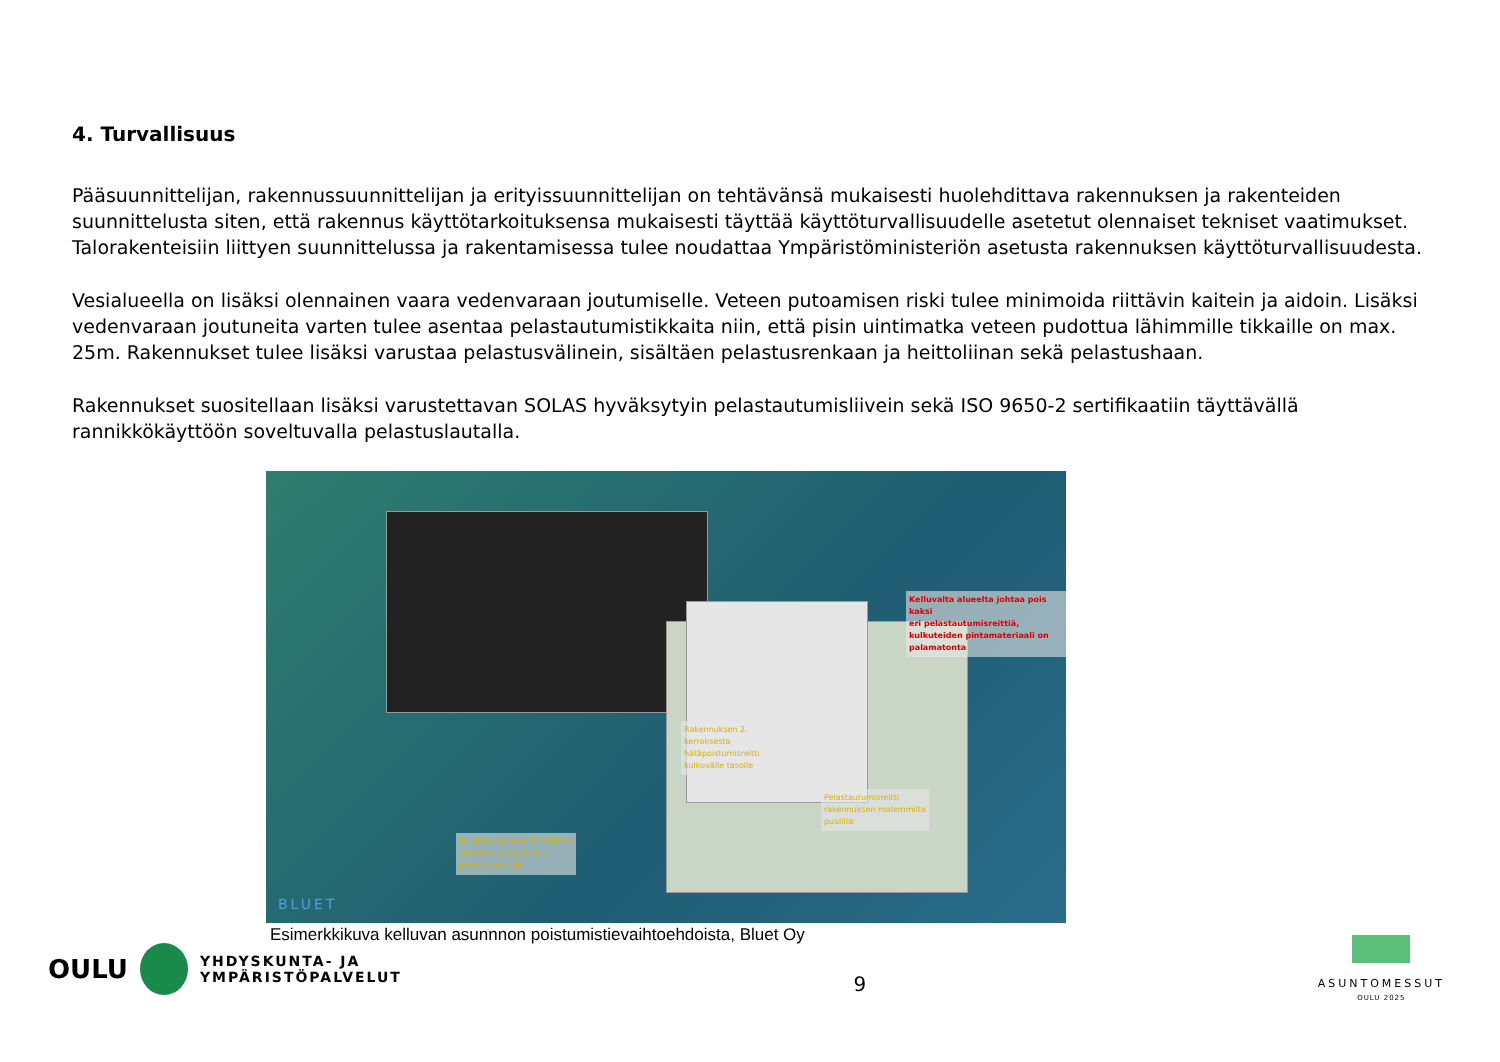4. Turvallisuus
Pääsuunnittelijan, rakennussuunnittelijan ja erityissuunnittelijan on tehtävänsä mukaisesti huolehdittava rakennuksen ja rakenteiden suunnittelusta siten, että rakennus käyttötarkoituksensa mukaisesti täyttää käyttöturvallisuudelle asetetut olennaiset tekniset vaatimukset. Talorakenteisiin liittyen suunnittelussa ja rakentamisessa tulee noudattaa Ympäristöministeriön asetusta rakennuksen käyttöturvallisuudesta.
Vesialueella on lisäksi olennainen vaara vedenvaraan joutumiselle. Veteen putoamisen riski tulee minimoida riittävin kaitein ja aidoin. Lisäksi vedenvaraan joutuneita varten tulee asentaa pelastautumistikkaita niin, että pisin uintimatka veteen pudottua lähimmille tikkaille on max. 25m. Rakennukset tulee lisäksi varustaa pelastusvälinein, sisältäen pelastusrenkaan ja heittoliinan sekä pelastushaan.
Rakennukset suositellaan lisäksi varustettavan SOLAS hyväksytyin pelastautumisliivein sekä ISO 9650-2 sertifikaatiin täyttävällä rannikkökäyttöön soveltuvalla pelastuslautalla.
Kelluvalta alueelta johtaa pois kaksi
eri pelastautumisreittiä,
kulkuteiden pintamateriaali on
palamatonta
Rakennuksen 2.
kerroksesta
hätäpoistumisreitti
kulkuvälle tasolle
Pelastautumisreitti
rakennuksen molemmilta
puolilta
Pelastautuminen ISO 9650-2
standardin täyttävällä
pelastuslautalla
BLUET
Esimerkkikuva kelluvan asunnnon poistumistievaihtoehdoista, Bluet Oy
OULU
YHDYSKUNTA- JA
YMPÄRISTÖPALVELUT
9
ASUNTOMESSUT
OULU 2025